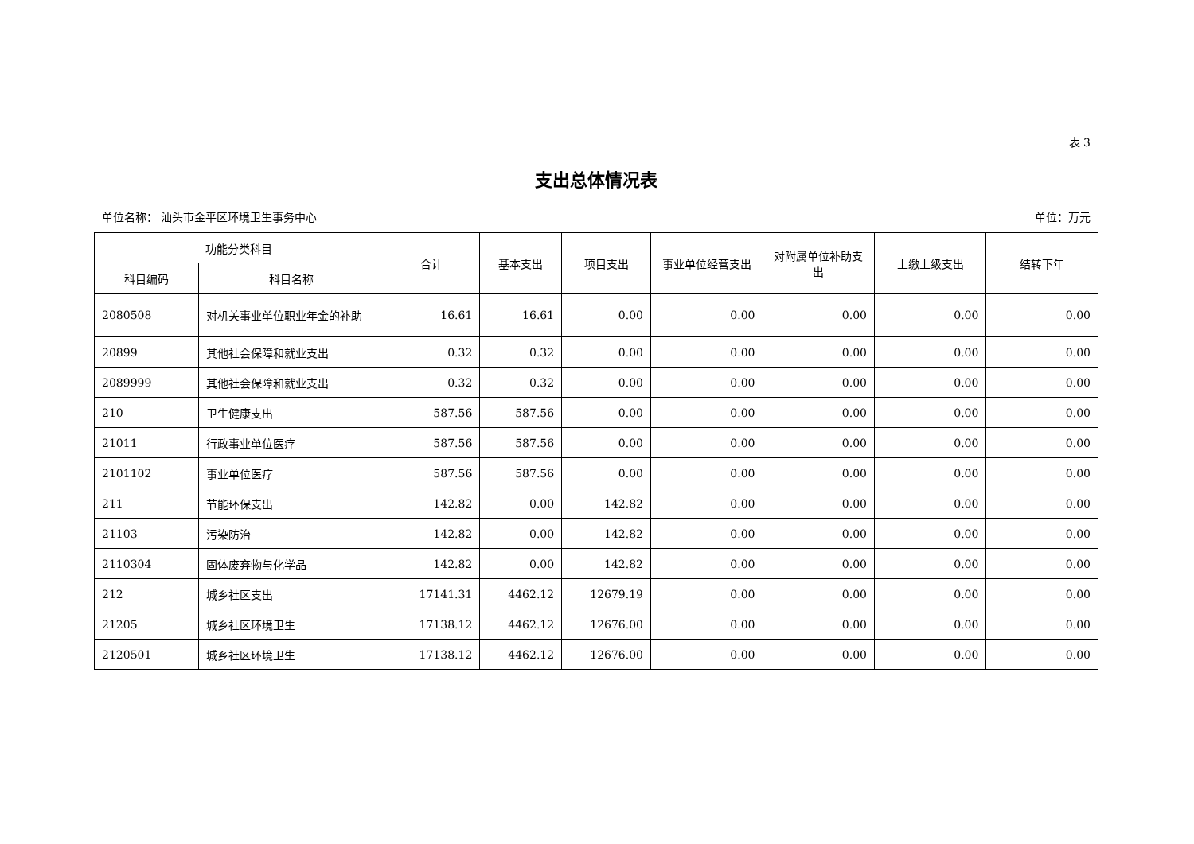表 3
支出总体情况表
单位名称： 汕头市金平区环境卫生事务中心 单位：万元
| 功能分类科目 | | 合计 | 基本支出 | 项目支出 | 事业单位经营支出 | 对附属单位补助支出 | 上缴上级支出 | 结转下年 |
| --- | --- | --- | --- | --- | --- | --- | --- | --- |
| 科目编码 | 科目名称 | | | | | | | |
| 2080508 | 对机关事业单位职业年金的补助 | 16.61 | 16.61 | 0.00 | 0.00 | 0.00 | 0.00 | 0.00 |
| 20899 | 其他社会保障和就业支出 | 0.32 | 0.32 | 0.00 | 0.00 | 0.00 | 0.00 | 0.00 |
| 2089999 | 其他社会保障和就业支出 | 0.32 | 0.32 | 0.00 | 0.00 | 0.00 | 0.00 | 0.00 |
| 210 | 卫生健康支出 | 587.56 | 587.56 | 0.00 | 0.00 | 0.00 | 0.00 | 0.00 |
| 21011 | 行政事业单位医疗 | 587.56 | 587.56 | 0.00 | 0.00 | 0.00 | 0.00 | 0.00 |
| 2101102 | 事业单位医疗 | 587.56 | 587.56 | 0.00 | 0.00 | 0.00 | 0.00 | 0.00 |
| 211 | 节能环保支出 | 142.82 | 0.00 | 142.82 | 0.00 | 0.00 | 0.00 | 0.00 |
| 21103 | 污染防治 | 142.82 | 0.00 | 142.82 | 0.00 | 0.00 | 0.00 | 0.00 |
| 2110304 | 固体废弃物与化学品 | 142.82 | 0.00 | 142.82 | 0.00 | 0.00 | 0.00 | 0.00 |
| 212 | 城乡社区支出 | 17141.31 | 4462.12 | 12679.19 | 0.00 | 0.00 | 0.00 | 0.00 |
| 21205 | 城乡社区环境卫生 | 17138.12 | 4462.12 | 12676.00 | 0.00 | 0.00 | 0.00 | 0.00 |
| 2120501 | 城乡社区环境卫生 | 17138.12 | 4462.12 | 12676.00 | 0.00 | 0.00 | 0.00 | 0.00 |